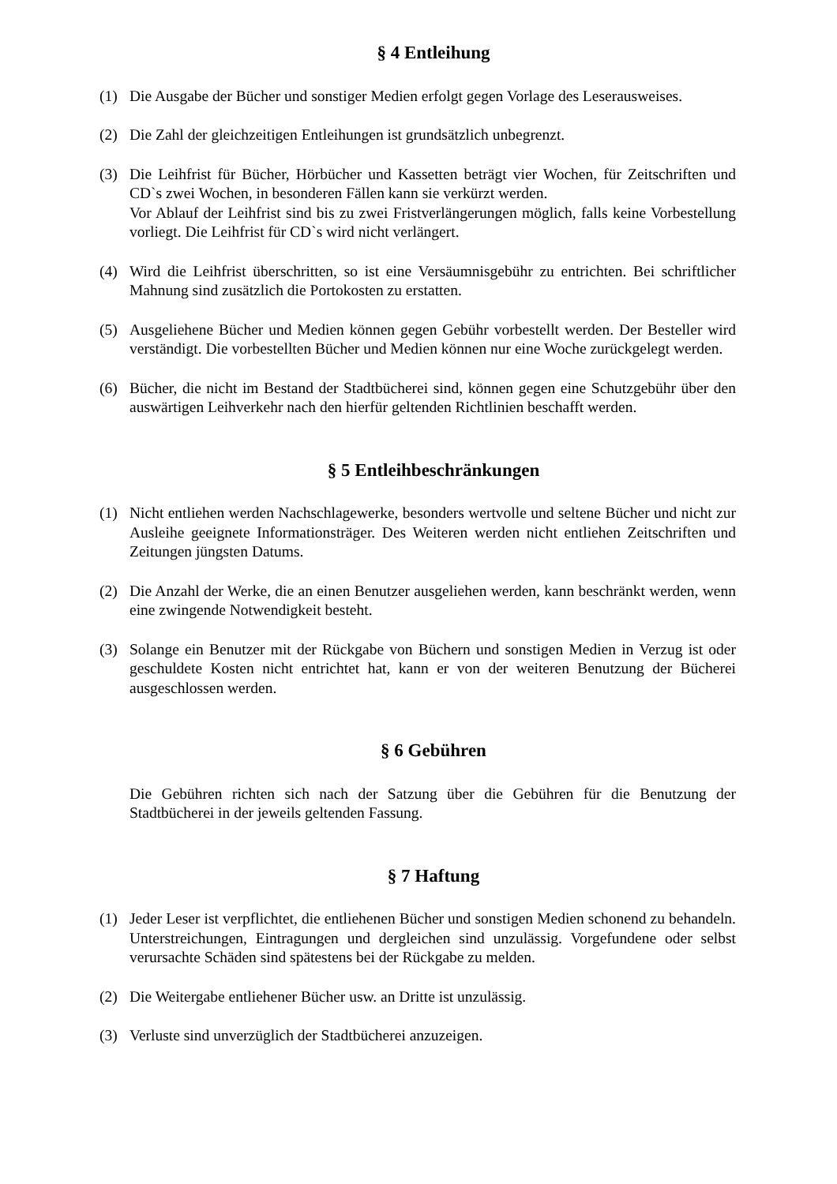§ 4 Entleihung
(1) Die Ausgabe der Bücher und sonstiger Medien erfolgt gegen Vorlage des Leserausweises.
(2) Die Zahl der gleichzeitigen Entleihungen ist grundsätzlich unbegrenzt.
(3) Die Leihfrist für Bücher, Hörbücher und Kassetten beträgt vier Wochen, für Zeitschriften und CD`s zwei Wochen, in besonderen Fällen kann sie verkürzt werden.
Vor Ablauf der Leihfrist sind bis zu zwei Fristverlängerungen möglich, falls keine Vorbestellung vorliegt. Die Leihfrist für CD`s wird nicht verlängert.
(4) Wird die Leihfrist überschritten, so ist eine Versäumnisgebühr zu entrichten. Bei schriftlicher Mahnung sind zusätzlich die Portokosten zu erstatten.
(5) Ausgeliehene Bücher und Medien können gegen Gebühr vorbestellt werden. Der Besteller wird verständigt. Die vorbestellten Bücher und Medien können nur eine Woche zurückgelegt werden.
(6) Bücher, die nicht im Bestand der Stadtbücherei sind, können gegen eine Schutzgebühr über den auswärtigen Leihverkehr nach den hierfür geltenden Richtlinien beschafft werden.
§ 5 Entleihbeschränkungen
(1) Nicht entliehen werden Nachschlagewerke, besonders wertvolle und seltene Bücher und nicht zur Ausleihe geeignete Informationsträger. Des Weiteren werden nicht entliehen Zeitschriften und Zeitungen jüngsten Datums.
(2) Die Anzahl der Werke, die an einen Benutzer ausgeliehen werden, kann beschränkt werden, wenn eine zwingende Notwendigkeit besteht.
(3) Solange ein Benutzer mit der Rückgabe von Büchern und sonstigen Medien in Verzug ist oder geschuldete Kosten nicht entrichtet hat, kann er von der weiteren Benutzung der Bücherei ausgeschlossen werden.
§ 6 Gebühren
Die Gebühren richten sich nach der Satzung über die Gebühren für die Benutzung der Stadtbücherei in der jeweils geltenden Fassung.
§ 7 Haftung
(1) Jeder Leser ist verpflichtet, die entliehenen Bücher und sonstigen Medien schonend zu behandeln. Unterstreichungen, Eintragungen und dergleichen sind unzulässig. Vorgefundene oder selbst verursachte Schäden sind spätestens bei der Rückgabe zu melden.
(2) Die Weitergabe entliehener Bücher usw. an Dritte ist unzulässig.
(3) Verluste sind unverzüglich der Stadtbücherei anzuzeigen.